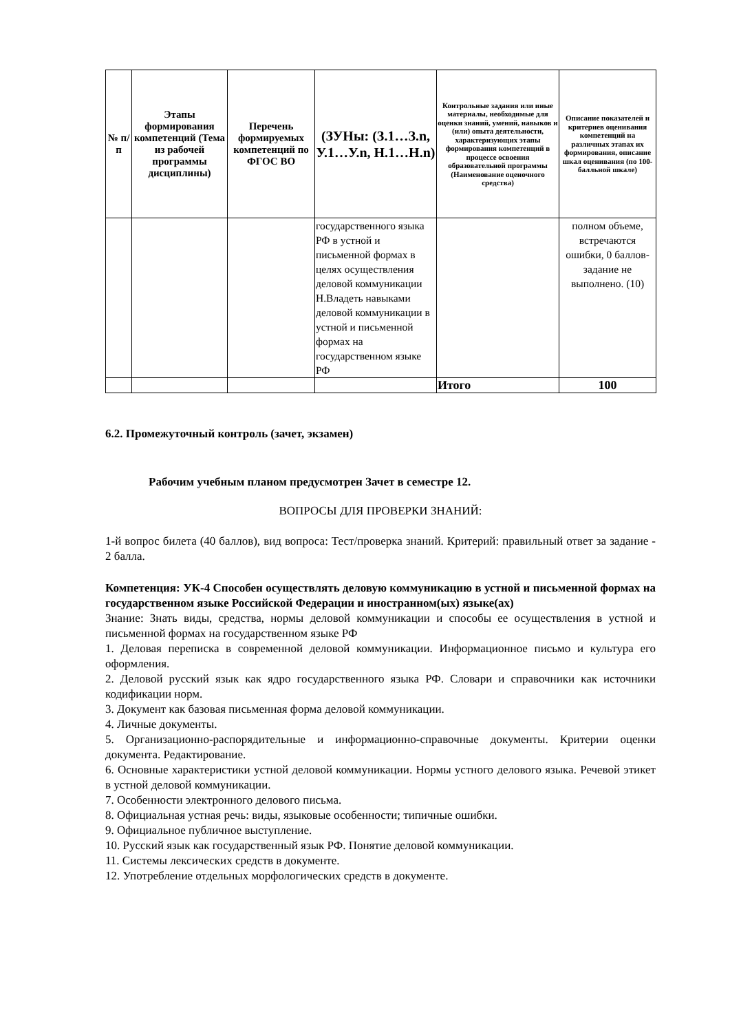| № п/п | Этапы формирования компетенций (Тема из рабочей программы дисциплины) | Перечень формируемых компетенций по ФГОС ВО | (ЗУНы: (З.1…З.n, У.1…У.n, Н.1…Н.n) | Контрольные задания или иные материалы, необходимые для оценки знаний, умений, навыков и (или) опыта деятельности, характеризующих этапы формирования компетенций в процессе освоения образовательной программы (Наименование оценочного средства) | Описание показателей и критериев оценивания компетенций на различных этапах их формирования, описание шкал оценивания (по 100-балльной шкале) |
| --- | --- | --- | --- | --- | --- |
| | | | государственного языка РФ в устной и письменной формах в целях осуществления деловой коммуникации Н.Владеть навыками деловой коммуникации в устной и письменной формах на государственном языке РФ | | полном объеме, встречаются ошибки, 0 баллов- задание не выполнено. (10) |
| | | | | Итого | 100 |
6.2. Промежуточный контроль (зачет, экзамен)
Рабочим учебным планом предусмотрен Зачет в семестре 12.
ВОПРОСЫ ДЛЯ ПРОВЕРКИ ЗНАНИЙ:
1-й вопрос билета (40 баллов), вид вопроса: Тест/проверка знаний. Критерий: правильный ответ за задание - 2 балла.
Компетенция: УК-4 Способен осуществлять деловую коммуникацию в устной и письменной формах на государственном языке Российской Федерации и иностранном(ых) языке(ах)
Знание: Знать виды, средства, нормы деловой коммуникации и способы ее осуществления в устной и письменной формах на государственном языке РФ
1. Деловая переписка в современной деловой коммуникации. Информационное письмо и культура его оформления.
2. Деловой русский язык как ядро государственного языка РФ. Словари и справочники как источники кодификации норм.
3. Документ как базовая письменная форма деловой коммуникации.
4. Личные документы.
5. Организационно-распорядительные и информационно-справочные документы. Критерии оценки документа. Редактирование.
6. Основные характеристики устной деловой коммуникации. Нормы устного делового языка. Речевой этикет в устной деловой коммуникации.
7. Особенности электронного делового письма.
8. Официальная устная речь: виды, языковые особенности; типичные ошибки.
9. Официальное публичное выступление.
10. Русский язык как государственный язык РФ. Понятие деловой коммуникации.
11. Системы лексических средств в документе.
12. Употребление отдельных морфологических средств в документе.